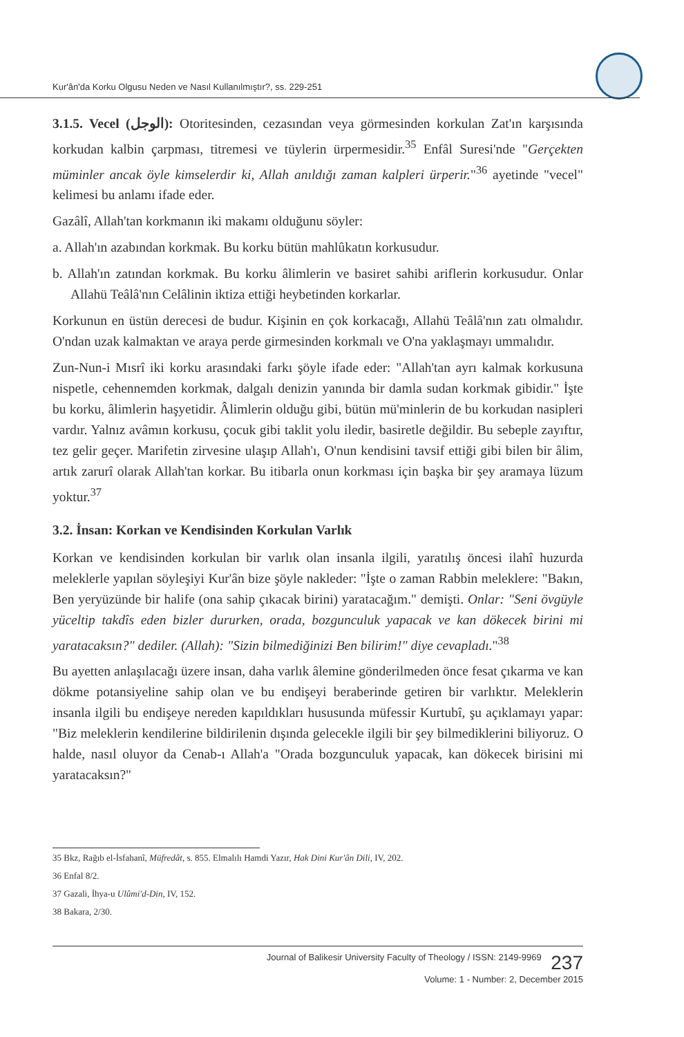Kur'ân'da Korku Olgusu Neden ve Nasıl Kullanılmıştır?, ss. 229-251
3.1.5. Vecel (الوجل): Otoritesinden, cezasından veya görmesinden korkulan Zat'ın karşısında korkudan kalbin çarpması, titremesi ve tüylerin ürpermesidir.<sup>35</sup> Enfâl Suresi'nde "Gerçekten müminler ancak öyle kimselerdir ki, Allah anıldığı zaman kalpleri ürperir."<sup>36</sup> ayetinde "vecel" kelimesi bu anlamı ifade eder.
Gazâlî, Allah'tan korkmanın iki makamı olduğunu söyler:
a. Allah'ın azabından korkmak. Bu korku bütün mahlûkatın korkusudur.
b. Allah'ın zatından korkmak. Bu korku âlimlerin ve basiret sahibi ariflerin korkusudur. Onlar Allahü Teâlâ'nın Celâlinin iktiza ettiği heybetinden korkarlar.
Korkunun en üstün derecesi de budur. Kişinin en çok korkacağı, Allahü Teâlâ'nın zatı olmalıdır. O'ndan uzak kalmaktan ve araya perde girmesinden korkmalı ve O'na yaklaşmayı ummalıdır.
Zun-Nun-i Mısrî iki korku arasındaki farkı şöyle ifade eder: "Allah'tan ayrı kalmak korkusuna nispetle, cehennemden korkmak, dalgalı denizin yanında bir damla sudan korkmak gibidir." İşte bu korku, âlimlerin haşyetidir. Âlimlerin olduğu gibi, bütün mü'minlerin de bu korkudan nasipleri vardır. Yalnız avâmın korkusu, çocuk gibi taklit yolu iledir, basiretle değildir. Bu sebeple zayıftır, tez gelir geçer. Marifetin zirvesine ulaşıp Allah'ı, O'nun kendisini tavsif ettiği gibi bilen bir âlim, artık zarurî olarak Allah'tan korkar. Bu itibarla onun korkması için başka bir şey aramaya lüzum yoktur.<sup>37</sup>
3.2. İnsan: Korkan ve Kendisinden Korkulan Varlık
Korkan ve kendisinden korkulan bir varlık olan insanla ilgili, yaratılış öncesi ilahî huzurda meleklerle yapılan söyleşiyi Kur'ân bize şöyle nakleder: "İşte o zaman Rabbin meleklere: "Bakın, Ben yeryüzünde bir halife (ona sahip çıkacak birini) yaratacağım." demişti. Onlar: "Seni övgüyle yüceltip takdîs eden bizler dururken, orada, bozgunculuk yapacak ve kan dökecek birini mi yaratacaksın?" dediler. (Allah): "Sizin bilmediğinizi Ben bilirim!" diye cevapladı."<sup>38</sup>
Bu ayetten anlaşılacağı üzere insan, daha varlık âlemine gönderilmeden önce fesat çıkarma ve kan dökme potansiyeline sahip olan ve bu endişeyi beraberinde getiren bir varlıktır. Meleklerin insanla ilgili bu endişeye nereden kapıldıkları hususunda müfessir Kurtubî, şu açıklamayı yapar: "Biz meleklerin kendilerine bildirilenin dışında gelecekle ilgili bir şey bilmediklerini biliyoruz. O halde, nasıl oluyor da Cenab-ı Allah'a "Orada bozgunculuk yapacak, kan dökecek birisini mi yaratacaksın?"
35 Bkz, Rağıb el-İsfahanî, Müfredât, s. 855. Elmalılı Hamdi Yazır, Hak Dini Kur'ân Dili, IV, 202.
36 Enfal 8/2.
37 Gazali, İhya-u Ulûmi'd-Din, IV, 152.
38 Bakara, 2/30.
Journal of Balikesir University Faculty of Theology / ISSN: 2149-9969 237
Volume: 1 - Number: 2, December 2015